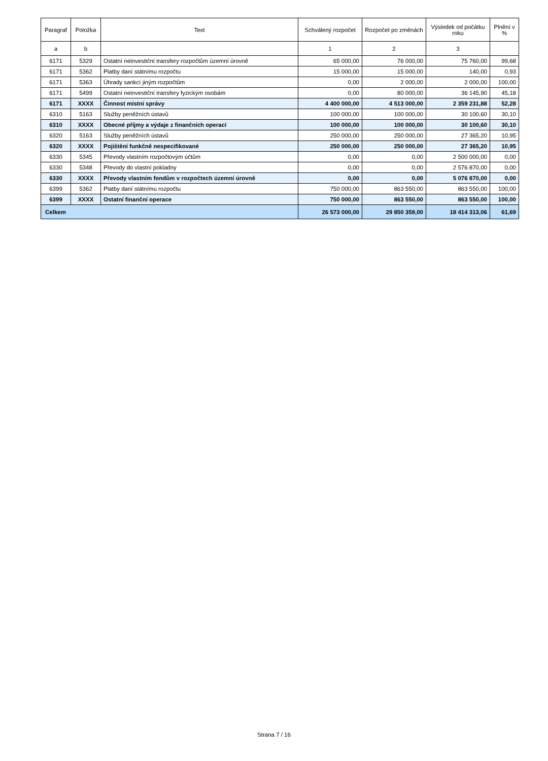| Paragraf | Položka | Text | Schválený rozpočet | Rozpočet po změnách | Výsledek od počátku roku | Plnění v % |
| --- | --- | --- | --- | --- | --- | --- |
| a | b | | 1 | 2 | 3 | |
| 6171 | 5329 | Ostatní neinvestiční transfery rozpočtům územní úrovně | 65 000,00 | 76 000,00 | 75 760,00 | 99,68 |
| 6171 | 5362 | Platby daní státnímu rozpočtu | 15 000,00 | 15 000,00 | 140,00 | 0,93 |
| 6171 | 5363 | Úhrady sankcí jiným rozpočtům | 0,00 | 2 000,00 | 2 000,00 | 100,00 |
| 6171 | 5499 | Ostatní neinvestiční transfery fyzickým osobám | 0,00 | 80 000,00 | 36 145,90 | 45,18 |
| 6171 | XXXX | Činnost místní správy | 4 400 000,00 | 4 513 000,00 | 2 359 231,88 | 52,28 |
| 6310 | 5163 | Služby peněžních ústavů | 100 000,00 | 100 000,00 | 30 100,60 | 30,10 |
| 6310 | XXXX | Obecné příjmy a výdaje z finančních operací | 100 000,00 | 100 000,00 | 30 100,60 | 30,10 |
| 6320 | 5163 | Služby peněžních ústavů | 250 000,00 | 250 000,00 | 27 365,20 | 10,95 |
| 6320 | XXXX | Pojištění funkčně nespecifikované | 250 000,00 | 250 000,00 | 27 365,20 | 10,95 |
| 6330 | 5345 | Převody vlastním rozpočtovým účtům | 0,00 | 0,00 | 2 500 000,00 | 0,00 |
| 6330 | 5348 | Převody do vlastní pokladny | 0,00 | 0,00 | 2 576 870,00 | 0,00 |
| 6330 | XXXX | Převody vlastním fondům v rozpočtech územní úrovně | 0,00 | 0,00 | 5 076 870,00 | 0,00 |
| 6399 | 5362 | Platby daní státnímu rozpočtu | 750 000,00 | 863 550,00 | 863 550,00 | 100,00 |
| 6399 | XXXX | Ostatní finanční operace | 750 000,00 | 863 550,00 | 863 550,00 | 100,00 |
| Celkem | | | 26 573 000,00 | 29 850 359,00 | 18 414 313,06 | 61,69 |
Strana 7 / 16